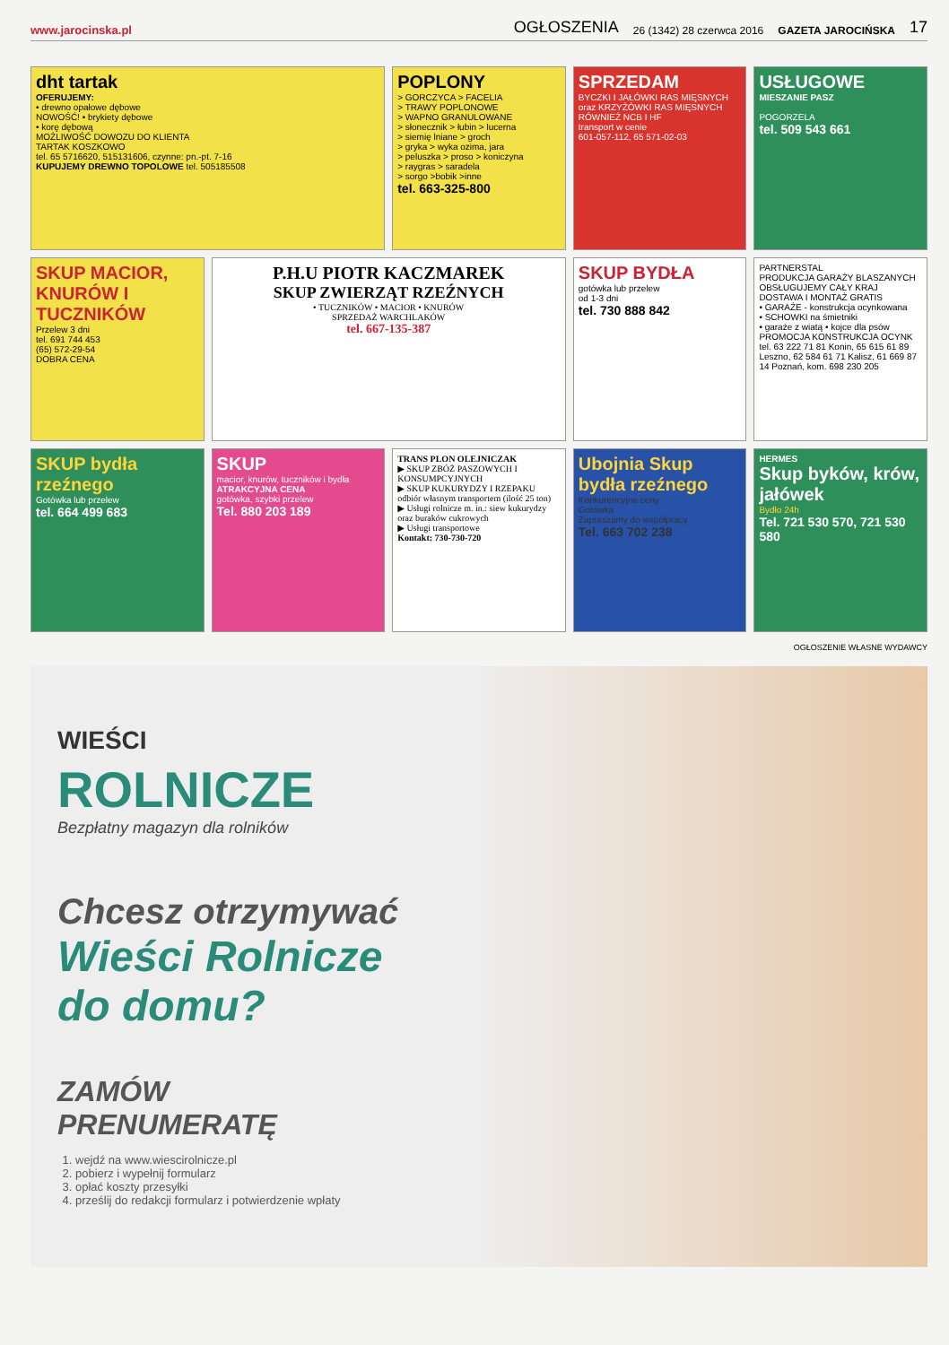www.jarocinska.pl
OGŁOSZENIA 26 (1342) 28 czerwca 2016 GAZETA JAROCIŃSKA 17
dht tartak
OFERUJEMY:
• drewno opałowe dębowe
NOWOŚĆ! • brykiety dębowe
• korę dębową
MOŻLIWOŚĆ DOWOZU DO KLIENTA
TARTAK KOSZKOWO
tel. 65 5716620, 515131606, czynne: pn.-pt. 7-16
KUPUJEMY DREWNO TOPOLOWE tel. 505185508
POPLONY
> GORCZYCA > FACELIA
> TRAWY POPLONOWE
> WAPNO GRANULOWANE
> słonecznik > łubin > lucerna
> siemię lniane > groch
> gryka > wyka ozima, jara
> peluszka > proso > koniczyna
> raygras > saradela
> sorgo >bobik >inne
tel. 663-325-800
SPRZEDAM
BYCZKI I JAŁÓWKI RAS MIĘSNYCH
oraz KRZYŻÓWKI RAS MIĘSNYCH
RÓWNIEŻ NCB I HF
transport w cenie
601-057-112, 65 571-02-03
USŁUGOWE
MIESZANIE PASZ
POGORZELA
tel. 509 543 661
SKUP MACIOR, KNURÓW I TUCZNIKÓW
Przelew 3 dni
tel. 691 744 453
(65) 572-29-54
DOBRA CENA
P.H.U PIOTR KACZMAREK
SKUP ZWIERZĄT RZEŹNYCH
• TUCZNIKÓW • MACIOR • KNURÓW
SPRZEDAŻ WARCHLAKÓW
tel. 667-135-387
SKUP BYDŁA
gotówka lub przelew
od 1-3 dni
tel. 730 888 842
PARTNERSTAL
PRODUKCJA GARAŻY BLASZANYCH
OBSŁUGUJEMY CAŁY KRAJ DOSTAWA I MONTAŻ GRATIS
• GARAŻE - konstrukcja ocynkowana
• SCHOWKI na śmietniki
• garaże z wiatą • kojce dla psów
PROMOCJA KONSTRUKCJA OCYNK
tel. 63 222 71 81 Konin, 65 615 61 89 Leszno, 62 584 61 71 Kalisz, 61 669 87 14 Poznań, kom. 698 230 205
SKUP bydła rzeźnego
Gotówka lub przelew
tel. 664 499 683
SKUP
macior, knurów, tuczników i bydła
ATRAKCYJNA CENA
gotówka, szybki przelew
Tel. 880 203 189
TRANS PLON OLEJNICZAK
▶ SKUP ZBÓŻ PASZOWYCH I KONSUMPCYJNYCH
▶ SKUP KUKURYDZY I RZEPAKU
odbiór własnym transportem (ilość 25 ton)
▶ Usługi rolnicze m. in.: siew kukurydzy oraz buraków cukrowych
▶ Usługi transportowe
Kontakt: 730-730-720
Ubojnia Skup bydła rzeźnego
Konkurencyjne ceny
Gotówka
Zapraszamy do współpracy
Tel. 663 702 238
HERMES
Skup byków, krów, jałówek
Bydło 24h
Tel. 721 530 570, 721 530 580
OGŁOSZENIE WŁASNE WYDAWCY
WIEŚCI
ROLNICZE
Bezpłatny magazyn dla rolników
Chcesz otrzymywać
Wieści Rolnicze
do domu?
ZAMÓW
PRENUMERATĘ
1. wejdź na www.wiescirolnicze.pl
2. pobierz i wypełnij formularz
3. opłać koszty przesyłki
4. prześlij do redakcji formularz i potwierdzenie wpłaty